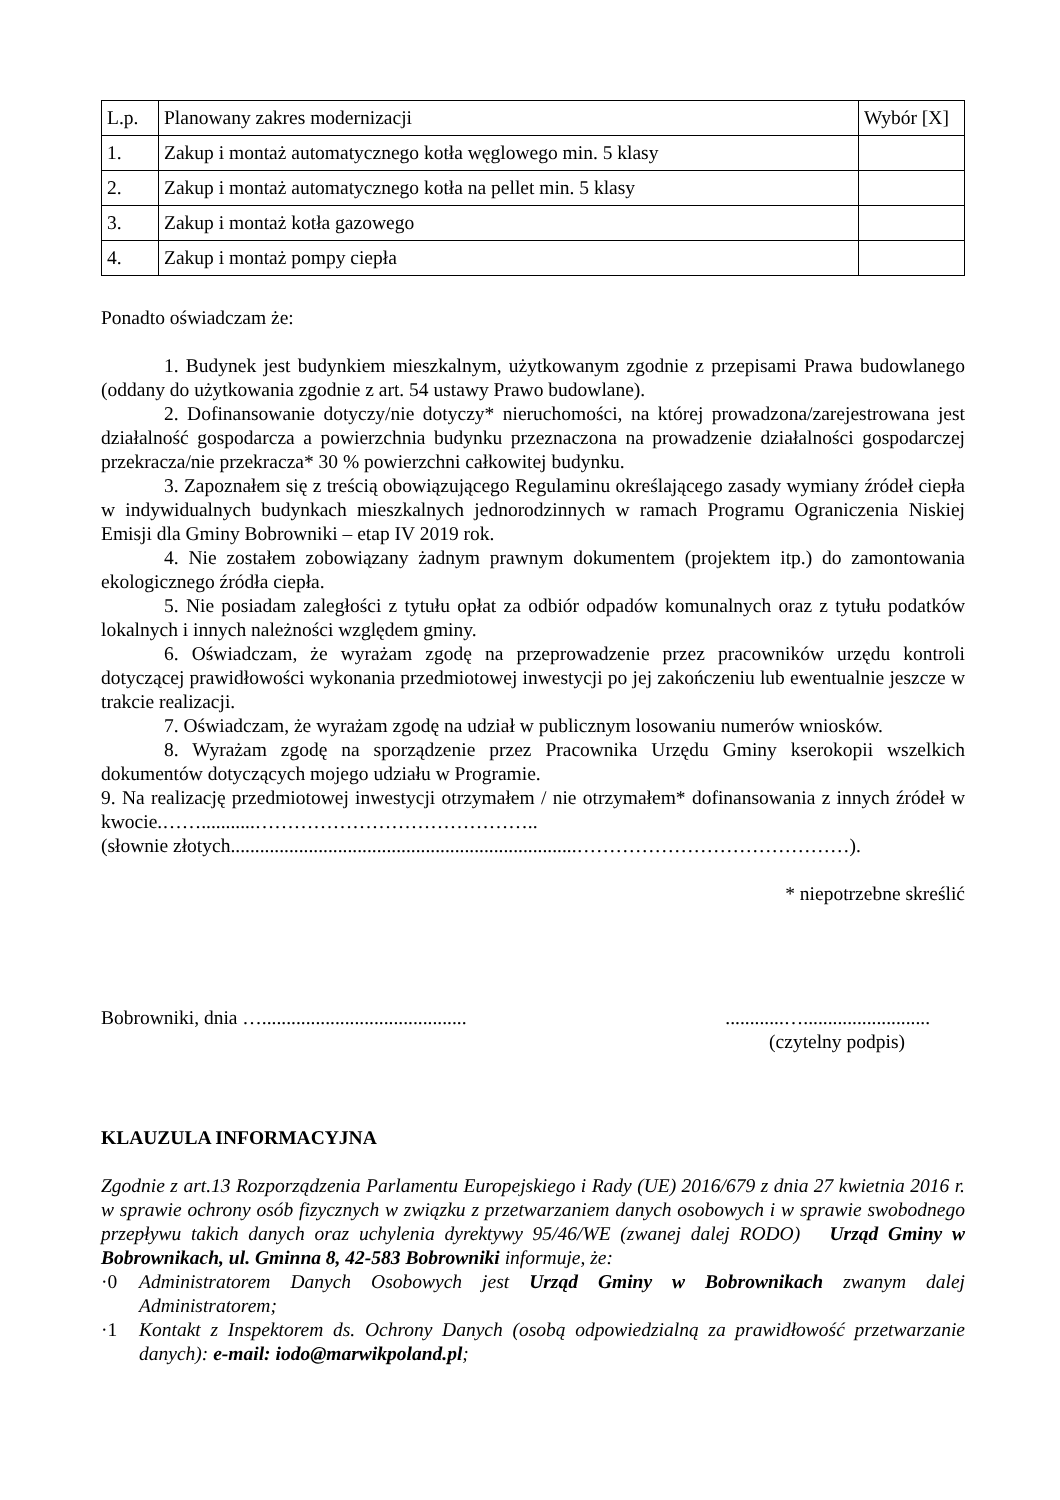| L.p. | Planowany zakres modernizacji | Wybór [X] |
| 1. | Zakup i montaż automatycznego kotła węglowego min. 5 klasy | |
| 2. | Zakup i montaż automatycznego kotła na pellet min. 5 klasy | |
| 3. | Zakup i montaż kotła gazowego | |
| 4. | Zakup i montaż pompy ciepła | |
Ponadto oświadczam że:
1. Budynek jest budynkiem mieszkalnym, użytkowanym zgodnie z przepisami Prawa budowlanego (oddany do użytkowania zgodnie z art. 54 ustawy Prawo budowlane).
2. Dofinansowanie dotyczy/nie dotyczy* nieruchomości, na której prowadzona/zarejestrowana jest działalność gospodarcza a powierzchnia budynku przeznaczona na prowadzenie działalności gospodarczej przekracza/nie przekracza* 30 % powierzchni całkowitej budynku.
3. Zapoznałem się z treścią obowiązującego Regulaminu określającego zasady wymiany źródeł ciepła w indywidualnych budynkach mieszkalnych jednorodzinnych w ramach Programu Ograniczenia Niskiej Emisji dla Gminy Bobrowniki – etap IV 2019 rok.
4. Nie zostałem zobowiązany żadnym prawnym dokumentem (projektem itp.) do zamontowania ekologicznego źródła ciepła.
5. Nie posiadam zaległości z tytułu opłat za odbiór odpadów komunalnych oraz z tytułu podatków lokalnych i innych należności względem gminy.
6. Oświadczam, że wyrażam zgodę na przeprowadzenie przez pracowników urzędu kontroli dotyczącej prawidłowości wykonania przedmiotowej inwestycji po jej zakończeniu lub ewentualnie jeszcze w trakcie realizacji.
7. Oświadczam, że wyrażam zgodę na udział w publicznym losowaniu numerów wniosków.
8. Wyrażam zgodę na sporządzenie przez Pracownika Urzędu Gminy kserokopii wszelkich dokumentów dotyczących mojego udziału w Programie.
9. Na realizację przedmiotowej inwestycji otrzymałem / nie otrzymałem* dofinansowania z innych źródeł w kwocie.……...........……………………………………..
(słownie złotych.......................................................................……………………………………).
* niepotrzebne skreślić
Bobrowniki, dnia …......................................................…..........................
(czytelny podpis)
KLAUZULA INFORMACYJNA
Zgodnie z art.13 Rozporządzenia Parlamentu Europejskiego i Rady (UE) 2016/679 z dnia 27 kwietnia 2016 r. w sprawie ochrony osób fizycznych w związku z przetwarzaniem danych osobowych i w sprawie swobodnego przepływu takich danych oraz uchylenia dyrektywy 95/46/WE (zwanej dalej RODO) Urząd Gminy w Bobrownikach, ul. Gminna 8, 42-583 Bobrowniki informuje, że:
·0 Administratorem Danych Osobowych jest Urząd Gminy w Bobrownikach zwanym dalej Administratorem;
·1 Kontakt z Inspektorem ds. Ochrony Danych (osobą odpowiedzialną za prawidłowość przetwarzanie danych): e-mail: iodo@marwikpoland.pl;